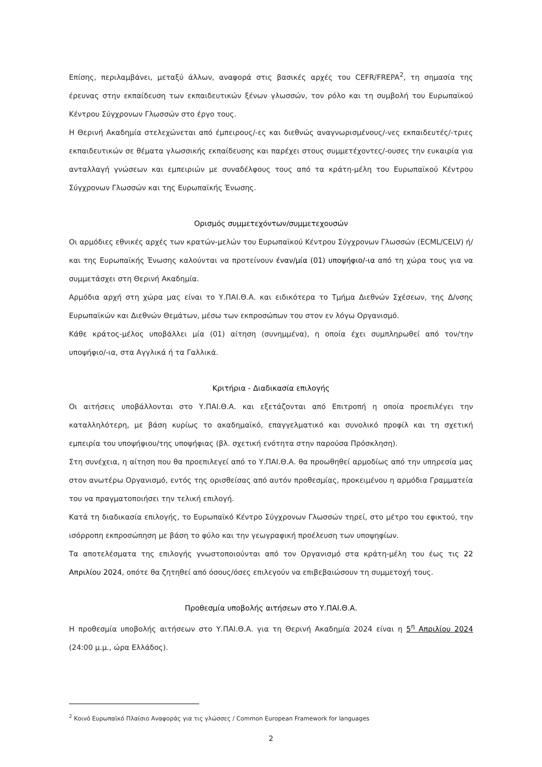Επίσης, περιλαμβάνει, μεταξύ άλλων, αναφορά στις βασικές αρχές του CEFR/FREPA<sup>2</sup>, τη σημασία της έρευνας στην εκπαίδευση των εκπαιδευτικών ξένων γλωσσών, τον ρόλο και τη συμβολή του Ευρωπαϊκού Κέντρου Σύγχρονων Γλωσσών στο έργο τους.
Η Θερινή Ακαδημία στελεχώνεται από έμπειρους/-ες και διεθνώς αναγνωρισμένους/-νες εκπαιδευτές/-τριες εκπαιδευτικών σε θέματα γλωσσικής εκπαίδευσης και παρέχει στους συμμετέχοντες/-ουσες την ευκαιρία για ανταλλαγή γνώσεων και εμπειριών με συναδέλφους τους από τα κράτη-μέλη του Ευρωπαϊκού Κέντρου Σύγχρονων Γλωσσών και της Ευρωπαϊκής Ένωσης.
Ορισμός συμμετεχόντων/συμμετεχουσών
Οι αρμόδιες εθνικές αρχές των κρατών-μελών του Ευρωπαϊκού Κέντρου Σύγχρονων Γλωσσών (ECML/CELV) ή/και της Ευρωπαϊκής Ένωσης καλούνται να προτείνουν έναν/μία (01) υποψήφιο/-ια από τη χώρα τους για να συμμετάσχει στη Θερινή Ακαδημία.
Αρμόδια αρχή στη χώρα μας είναι το Υ.ΠΑΙ.Θ.Α. και ειδικότερα το Τμήμα Διεθνών Σχέσεων, της Δ/νσης Ευρωπαϊκών και Διεθνών Θεμάτων, μέσω των εκπροσώπων του στον εν λόγω Οργανισμό.
Κάθε κράτος-μέλος υποβάλλει μία (01) αίτηση (συνημμένα), η οποία έχει συμπληρωθεί από τον/την υποψήφιο/-ια, στα Αγγλικά ή τα Γαλλικά.
Κριτήρια - Διαδικασία επιλογής
Οι αιτήσεις υποβάλλονται στο Υ.ΠΑΙ.Θ.Α. και εξετάζονται από Επιτροπή η οποία προεπιλέγει την καταλληλότερη, με βάση κυρίως το ακαδημαϊκό, επαγγελματικό και συνολικό προφίλ και τη σχετική εμπειρία του υποψήφιου/της υποψήφιας (βλ. σχετική ενότητα στην παρούσα Πρόσκληση).
Στη συνέχεια, η αίτηση που θα προεπιλεγεί από το Υ.ΠΑΙ.Θ.Α. θα προωθηθεί αρμοδίως από την υπηρεσία μας στον ανωτέρω Οργανισμό, εντός της ορισθείσας από αυτόν προθεσμίας, προκειμένου η αρμόδια Γραμματεία του να πραγματοποιήσει την τελική επιλογή.
Κατά τη διαδικασία επιλογής, το Ευρωπαϊκό Κέντρο Σύγχρονων Γλωσσών τηρεί, στο μέτρο του εφικτού, την ισόρροπη εκπροσώπηση με βάση το φύλο και την γεωγραφική προέλευση των υποψηφίων.
Τα αποτελέσματα της επιλογής γνωστοποιούνται από τον Οργανισμό στα κράτη-μέλη του έως τις 22 Απριλίου 2024, οπότε θα ζητηθεί από όσους/όσες επιλεγούν να επιβεβαιώσουν τη συμμετοχή τους.
Προθεσμία υποβολής αιτήσεων στο Υ.ΠΑΙ.Θ.Α.
Η προθεσμία υποβολής αιτήσεων στο Υ.ΠΑΙ.Θ.Α. για τη Θερινή Ακαδημία 2024 είναι η 5<sup>η</sup> Απριλίου 2024 (24:00 μ.μ., ώρα Ελλάδος).
<sup>2</sup> Κοινό Ευρωπαϊκό Πλαίσιο Αναφοράς για τις γλώσσες / Common European Framework for languages
2